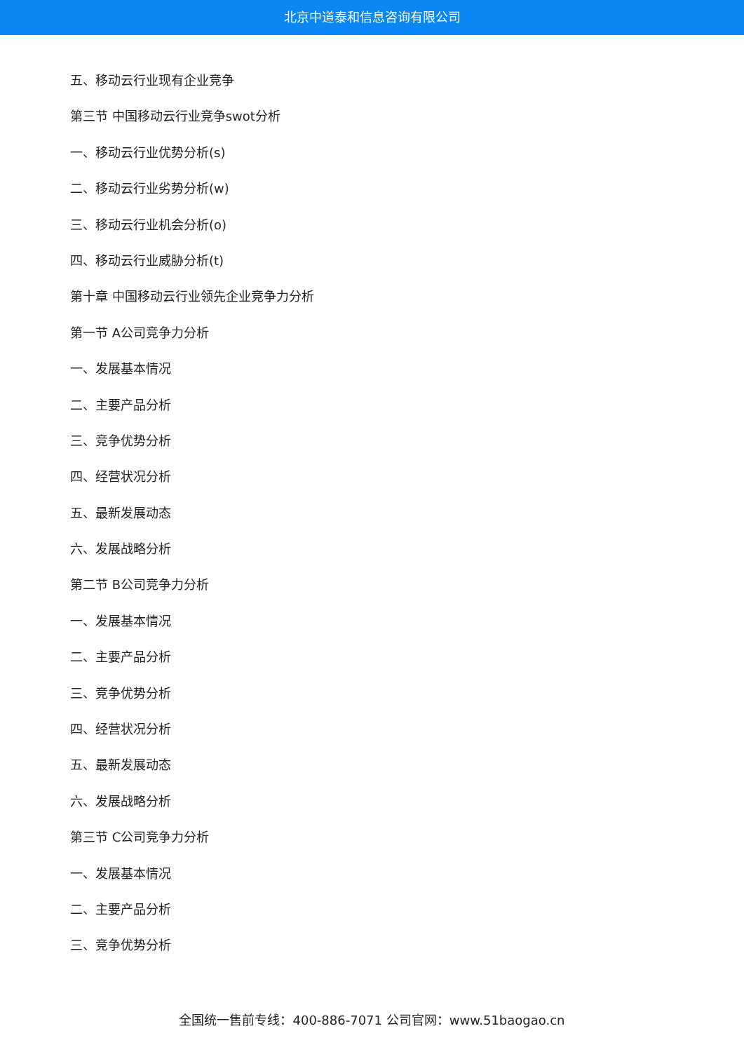北京中道泰和信息咨询有限公司
五、移动云行业现有企业竞争
第三节 中国移动云行业竞争swot分析
一、移动云行业优势分析(s)
二、移动云行业劣势分析(w)
三、移动云行业机会分析(o)
四、移动云行业威胁分析(t)
第十章 中国移动云行业领先企业竞争力分析
第一节 A公司竞争力分析
一、发展基本情况
二、主要产品分析
三、竞争优势分析
四、经营状况分析
五、最新发展动态
六、发展战略分析
第二节 B公司竞争力分析
一、发展基本情况
二、主要产品分析
三、竞争优势分析
四、经营状况分析
五、最新发展动态
六、发展战略分析
第三节 C公司竞争力分析
一、发展基本情况
二、主要产品分析
三、竞争优势分析
全国统一售前专线：400-886-7071 公司官网：www.51baogao.cn